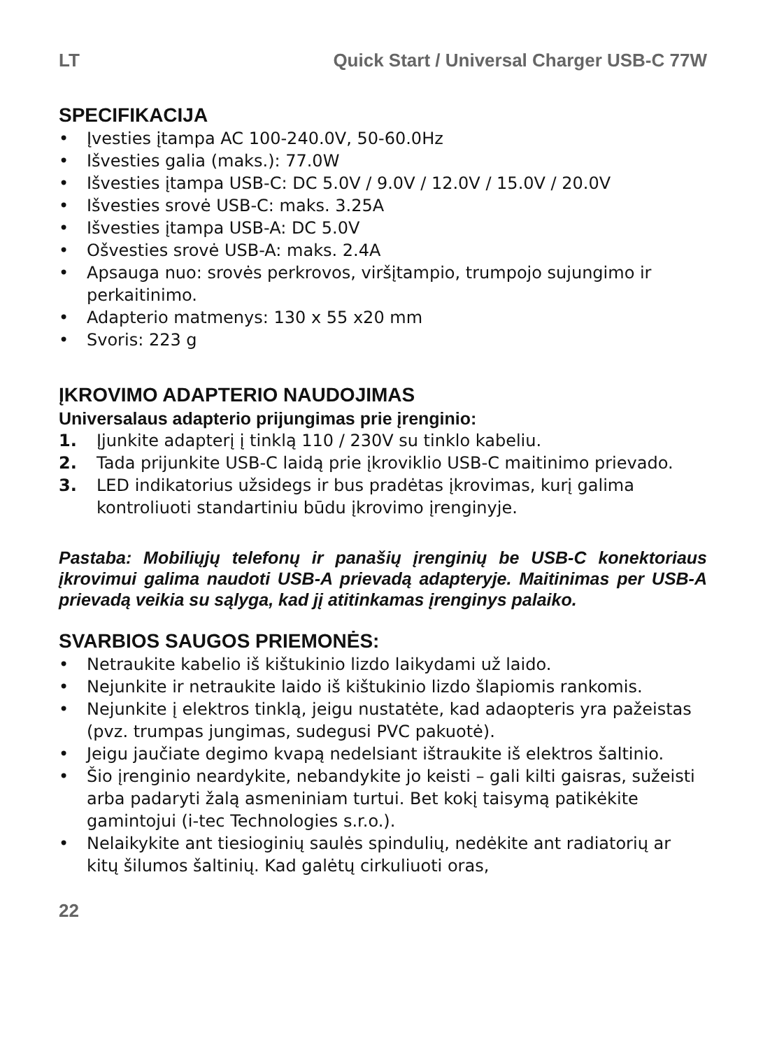LT Quick Start / Universal Charger USB-C 77W
SPECIFIKACIJA
• Įvesties įtampa AC 100-240.0V, 50-60.0Hz
• Išvesties galia (maks.): 77.0W
• Išvesties įtampa USB-C: DC 5.0V / 9.0V / 12.0V / 15.0V / 20.0V
• Išvesties srovė USB-C: maks. 3.25A
• Išvesties įtampa USB-A: DC 5.0V
• Ošvesties srovė USB-A: maks. 2.4A
• Apsauga nuo: srovės perkrovos, viršįtampio, trumpojo sujungimo ir perkaitinimo.
• Adapterio matmenys: 130 x 55 x20 mm
• Svoris: 223 g
ĮKROVIMO ADAPTERIO NAUDOJIMAS
Universalaus adapterio prijungimas prie įrenginio:
1. Įjunkite adapterį į tinklą 110 / 230V su tinklo kabeliu.
2. Tada prijunkite USB-C laidą prie įkroviklio USB-C maitinimo prievado.
3. LED indikatorius užsidegs ir bus pradėtas įkrovimas, kurį galima kontroliuoti standartiniu būdu įkrovimo įrenginyje.
Pastaba: Mobiliųjų telefonų ir panašių įrenginių be USB-C konektoriaus įkrovimui galima naudoti USB-A prievadą adapteryje. Maitinimas per USB-A prievadą veikia su sąlyga, kad jį atitinkamas įrenginys palaiko.
SVARBIOS SAUGOS PRIEMONĖS:
• Netraukite kabelio iš kištukinio lizdo laikydami už laido.
• Nejunkite ir netraukite laido iš kištukinio lizdo šlapiomis rankomis.
• Nejunkite į elektros tinklą, jeigu nustatėte, kad adaopteris yra pažeistas (pvz. trumpas jungimas, sudegusi PVC pakuotė).
• Jeigu jaučiate degimo kvapą nedelsiant ištraukite iš elektros šaltinio.
• Šio įrenginio neardykite, nebandykite jo keisti – gali kilti gaisras, sužeisti arba padaryti žalą asmeniniam turtui. Bet kokį taisymą patikėkite gamintojui (i-tec Technologies s.r.o.).
• Nelaikykite ant tiesioginių saulės spindulių, nedėkite ant radiatorių ar kitų šilumos šaltinių. Kad galėtų cirkuliuoti oras,
22